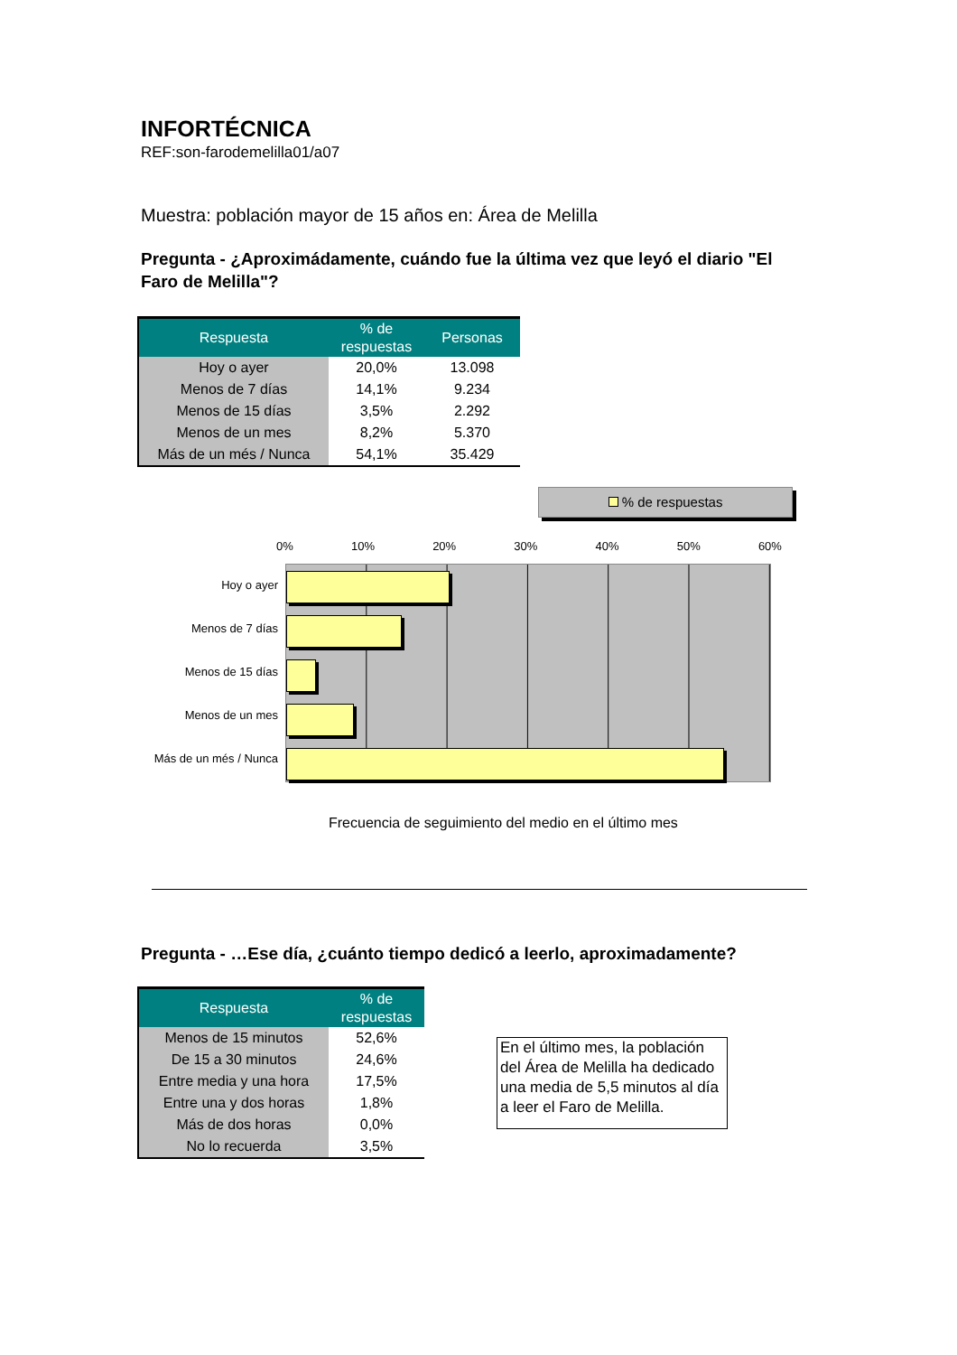INFORTÉCNICA
REF:son-farodemelilla01/a07
Muestra: población mayor de 15 años en: Área de Melilla
Pregunta - ¿Aproximádamente, cuándo fue la última vez que leyó el diario "El Faro de Melilla"?
| Respuesta | % de respuestas | Personas |
| --- | --- | --- |
| Hoy o ayer | 20,0% | 13.098 |
| Menos de 7 días | 14,1% | 9.234 |
| Menos de 15 días | 3,5% | 2.292 |
| Menos de un mes | 8,2% | 5.370 |
| Más de un més / Nunca | 54,1% | 35.429 |
% de respuestas
0% 10% 20% 30% 40% 50% 60%
Hoy o ayer
Menos de 7 días
Menos de 15 días
Menos de un mes
Más de un més / Nunca
Frecuencia de seguimiento del medio en el último mes
Pregunta - …Ese día, ¿cuánto tiempo dedicó a leerlo, aproximadamente?
| Respuesta | % de respuestas |
| --- | --- |
| Menos de 15 minutos | 52,6% |
| De 15 a 30 minutos | 24,6% |
| Entre media y una hora | 17,5% |
| Entre una y dos horas | 1,8% |
| Más de dos horas | 0,0% |
| No lo recuerda | 3,5% |
En el último mes, la población del Área de Melilla ha dedicado una media de 5,5 minutos al día a leer el Faro de Melilla.